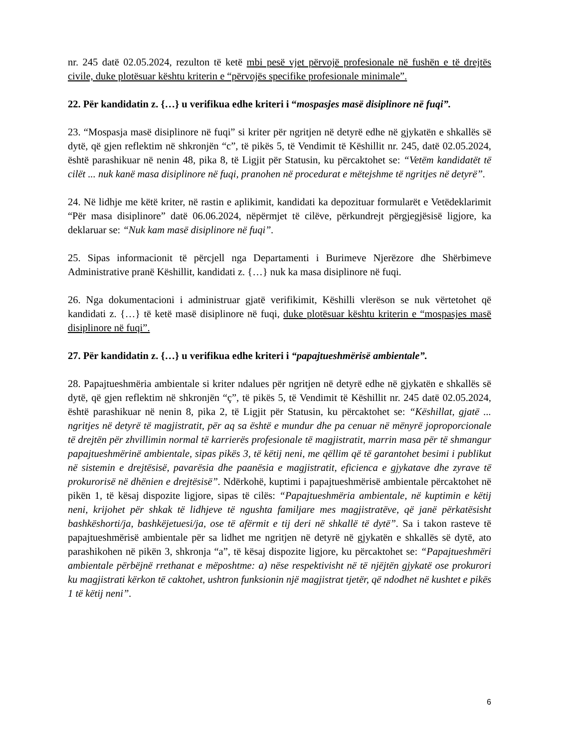nr. 245 datë 02.05.2024, rezulton të ketë mbi pesë vjet përvojë profesionale në fushën e të drejtës civile, duke plotësuar kështu kriterin e “përvojës specifike profesionale minimale”.
22. Për kandidatin z. {…} u verifikua edhe kriteri i “mospasjes masë disiplinore në fuqi”.
23. “Mospasja masë disiplinore në fuqi” si kriter për ngritjen në detyrë edhe në gjykatën e shkallës së dytë, që gjen reflektim në shkronjën “c”, të pikës 5, të Vendimit të Këshillit nr. 245, datë 02.05.2024, është parashikuar në nenin 48, pika 8, të Ligjit për Statusin, ku përcaktohet se: “Vetëm kandidatët të cilët ... nuk kanë masa disiplinore në fuqi, pranohen në procedurat e mëtejshme të ngritjes në detyrë”.
24. Në lidhje me këtë kriter, në rastin e aplikimit, kandidati ka depozituar formularët e Vetëdeklarimit “Për masa disiplinore” datë 06.06.2024, nëpërmjet të cilëve, përkundrejt përgjegjësisë ligjore, ka deklaruar se: “Nuk kam masë disiplinore në fuqi”.
25. Sipas informacionit të përcjell nga Departamenti i Burimeve Njerëzore dhe Shërbimeve Administrative pranë Këshillit, kandidati z. {…} nuk ka masa disiplinore në fuqi.
26. Nga dokumentacioni i administruar gjatë verifikimit, Këshilli vlerëson se nuk vërtetohet që kandidati z. {…} të ketë masë disiplinore në fuqi, duke plotësuar kështu kriterin e “mospasjes masë disiplinore në fuqi”.
27. Për kandidatin z. {…} u verifikua edhe kriteri i “papajtueshmërisë ambientale”.
28. Papajtueshmëria ambientale si kriter ndalues për ngritjen në detyrë edhe në gjykatën e shkallës së dytë, që gjen reflektim në shkronjën “ç”, të pikës 5, të Vendimit të Këshillit nr. 245 datë 02.05.2024, është parashikuar në nenin 8, pika 2, të Ligjit për Statusin, ku përcaktohet se: “Këshillat, gjatë ... ngritjes në detyrë të magjistratit, për aq sa është e mundur dhe pa cenuar në mënyrë joproporcionale të drejtën për zhvillimin normal të karrierës profesionale të magjistratit, marrin masa për të shmangur papajtueshmërinë ambientale, sipas pikës 3, të këtij neni, me qëllim që të garantohet besimi i publikut në sistemin e drejtësisë, pavarësia dhe paanësia e magjistratit, eficienca e gjykatave dhe zyrave të prokurorisë në dhënien e drejtësisë”. Ndërkohë, kuptimi i papajtueshmërisë ambientale përcaktohet në pikën 1, të kësaj dispozite ligjore, sipas të cilës: “Papajtueshmëria ambientale, në kuptimin e këtij neni, krijohet për shkak të lidhjeve të ngushta familjare mes magjistratëve, që janë përkatësisht bashkëshorti/ja, bashkëjetuesi/ja, ose të afërmit e tij deri në shkallë të dytë”. Sa i takon rasteve të papajtueshmërisë ambientale për sa lidhet me ngritjen në detyrë në gjykatën e shkallës së dytë, ato parashikohen në pikën 3, shkronja “a”, të kësaj dispozite ligjore, ku përcaktohet se: “Papajtueshmëri ambientale përbëjnë rrethanat e mëposhtme: a) nëse respektivisht në të njëjtën gjykatë ose prokurori ku magjistrati kërkon të caktohet, ushtron funksionin një magjistrat tjetër, që ndodhet në kushtet e pikës 1 të këtij neni”.
6